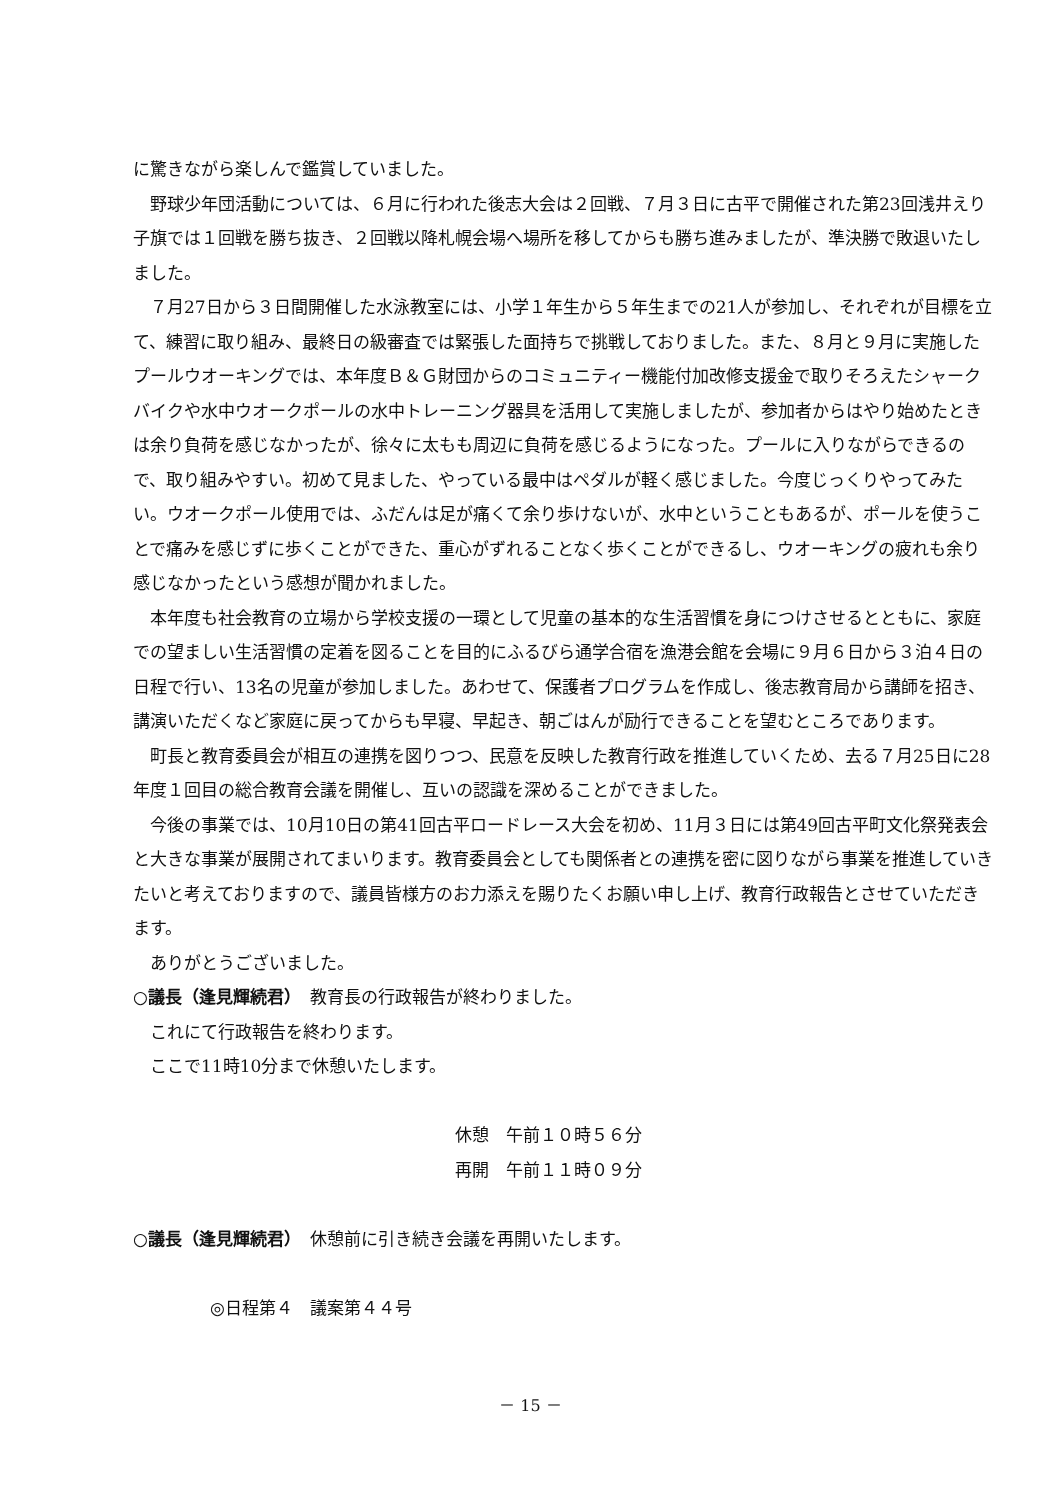に驚きながら楽しんで鑑賞していました。
野球少年団活動については、６月に行われた後志大会は２回戦、７月３日に古平で開催された第23回浅井えり子旗では１回戦を勝ち抜き、２回戦以降札幌会場へ場所を移してからも勝ち進みましたが、準決勝で敗退いたしました。
７月27日から３日間開催した水泳教室には、小学１年生から５年生までの21人が参加し、それぞれが目標を立て、練習に取り組み、最終日の級審査では緊張した面持ちで挑戦しておりました。また、８月と９月に実施したプールウオーキングでは、本年度Ｂ＆Ｇ財団からのコミュニティー機能付加改修支援金で取りそろえたシャークバイクや水中ウオークポールの水中トレーニング器具を活用して実施しましたが、参加者からはやり始めたときは余り負荷を感じなかったが、徐々に太もも周辺に負荷を感じるようになった。プールに入りながらできるので、取り組みやすい。初めて見ました、やっている最中はペダルが軽く感じました。今度じっくりやってみたい。ウオークポール使用では、ふだんは足が痛くて余り歩けないが、水中ということもあるが、ポールを使うことで痛みを感じずに歩くことができた、重心がずれることなく歩くことができるし、ウオーキングの疲れも余り感じなかったという感想が聞かれました。
本年度も社会教育の立場から学校支援の一環として児童の基本的な生活習慣を身につけさせるとともに、家庭での望ましい生活習慣の定着を図ることを目的にふるびら通学合宿を漁港会館を会場に９月６日から３泊４日の日程で行い、13名の児童が参加しました。あわせて、保護者プログラムを作成し、後志教育局から講師を招き、講演いただくなど家庭に戻ってからも早寝、早起き、朝ごはんが励行できることを望むところであります。
町長と教育委員会が相互の連携を図りつつ、民意を反映した教育行政を推進していくため、去る７月25日に28年度１回目の総合教育会議を開催し、互いの認識を深めることができました。
今後の事業では、10月10日の第41回古平ロードレース大会を初め、11月３日には第49回古平町文化祭発表会と大きな事業が展開されてまいります。教育委員会としても関係者との連携を密に図りながら事業を推進していきたいと考えておりますので、議員皆様方のお力添えを賜りたくお願い申し上げ、教育行政報告とさせていただきます。
ありがとうございました。
○議長（逢見輝続君）　教育長の行政報告が終わりました。
これにて行政報告を終わります。
ここで11時10分まで休憩いたします。
休憩　午前１０時５６分
再開　午前１１時０９分
○議長（逢見輝続君）　休憩前に引き続き会議を再開いたします。
◎日程第４　議案第４４号
－ 15 －